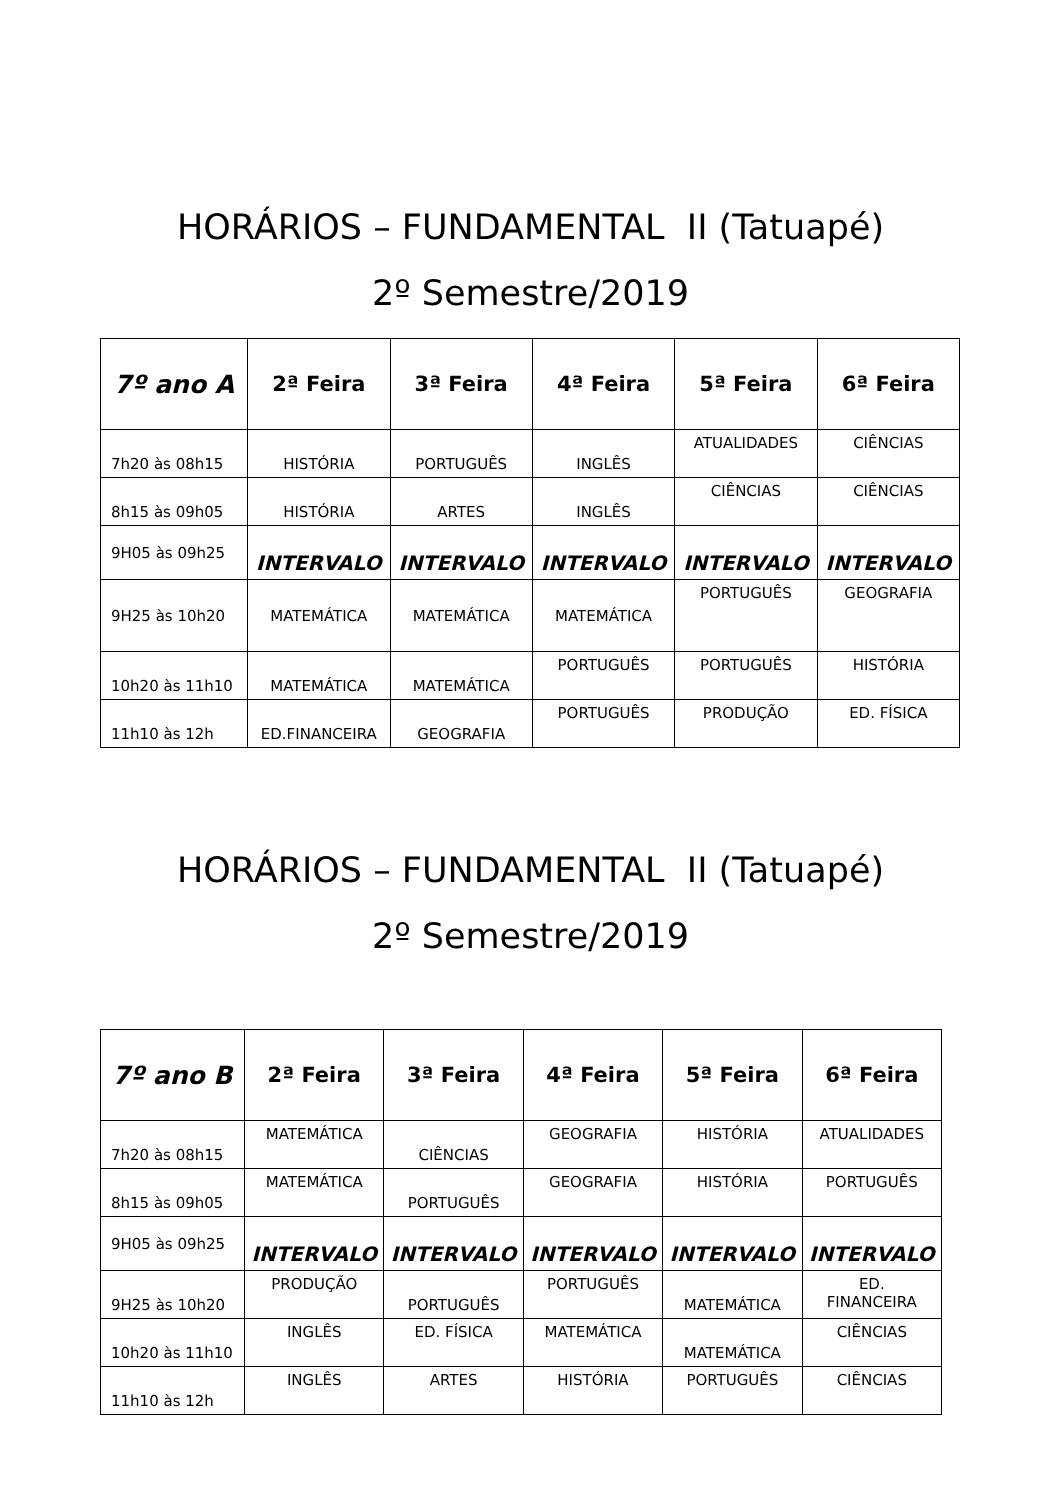HORÁRIOS – FUNDAMENTAL II (Tatuapé)
2º Semestre/2019
| 7º ano A | 2ª Feira | 3ª Feira | 4ª Feira | 5ª Feira | 6ª Feira |
| --- | --- | --- | --- | --- | --- |
| 7h20 às 08h15 | HISTÓRIA | PORTUGUÊS | INGLÊS | ATUALIDADES | CIÊNCIAS |
| 8h15 às 09h05 | HISTÓRIA | ARTES | INGLÊS | CIÊNCIAS | CIÊNCIAS |
| 9H05 às 09h25 | INTERVALO | INTERVALO | INTERVALO | INTERVALO | INTERVALO |
| 9H25 às 10h20 | MATEMÁTICA | MATEMÁTICA | MATEMÁTICA | PORTUGUÊS | GEOGRAFIA |
| 10h20 às 11h10 | MATEMÁTICA | MATEMÁTICA | PORTUGUÊS | PORTUGUÊS | HISTÓRIA |
| 11h10 às 12h | ED.FINANCEIRA | GEOGRAFIA | PORTUGUÊS | PRODUÇÃO | ED. FÍSICA |
HORÁRIOS – FUNDAMENTAL II (Tatuapé)
2º Semestre/2019
| 7º ano B | 2ª Feira | 3ª Feira | 4ª Feira | 5ª Feira | 6ª Feira |
| --- | --- | --- | --- | --- | --- |
| 7h20 às 08h15 | MATEMÁTICA | CIÊNCIAS | GEOGRAFIA | HISTÓRIA | ATUALIDADES |
| 8h15 às 09h05 | MATEMÁTICA | PORTUGUÊS | GEOGRAFIA | HISTÓRIA | PORTUGUÊS |
| 9H05 às 09h25 | INTERVALO | INTERVALO | INTERVALO | INTERVALO | INTERVALO |
| 9H25 às 10h20 | PRODUÇÃO | PORTUGUÊS | PORTUGUÊS | MATEMÁTICA | ED. FINANCEIRA |
| 10h20 às 11h10 | INGLÊS | ED. FÍSICA | MATEMÁTICA | MATEMÁTICA | CIÊNCIAS |
| 11h10 às 12h | INGLÊS | ARTES | HISTÓRIA | PORTUGUÊS | CIÊNCIAS |